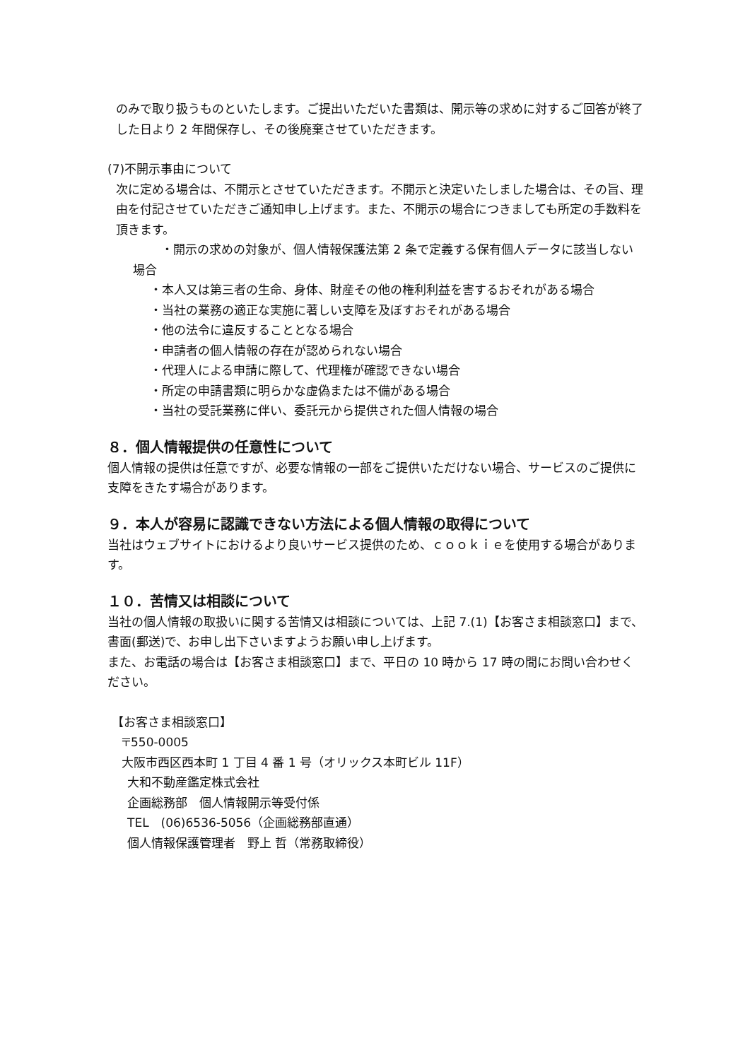のみで取り扱うものといたします。ご提出いただいた書類は、開示等の求めに対するご回答が終了した日より 2 年間保存し、その後廃棄させていただきます。
(7)不開示事由について
次に定める場合は、不開示とさせていただきます。不開示と決定いたしました場合は、その旨、理由を付記させていただきご通知申し上げます。また、不開示の場合につきましても所定の手数料を頂きます。
・開示の求めの対象が、個人情報保護法第 2 条で定義する保有個人データに該当しない場合
・本人又は第三者の生命、身体、財産その他の権利利益を害するおそれがある場合
・当社の業務の適正な実施に著しい支障を及ぼすおそれがある場合
・他の法令に違反することとなる場合
・申請者の個人情報の存在が認められない場合
・代理人による申請に際して、代理権が確認できない場合
・所定の申請書類に明らかな虚偽または不備がある場合
・当社の受託業務に伴い、委託元から提供された個人情報の場合
８．個人情報提供の任意性について
個人情報の提供は任意ですが、必要な情報の一部をご提供いただけない場合、サービスのご提供に支障をきたす場合があります。
９．本人が容易に認識できない方法による個人情報の取得について
当社はウェブサイトにおけるより良いサービス提供のため、ｃｏｏｋｉｅを使用する場合があります。
１０．苦情又は相談について
当社の個人情報の取扱いに関する苦情又は相談については、上記 7.(1)【お客さま相談窓口】まで、書面(郵送)で、お申し出下さいますようお願い申し上げます。
また、お電話の場合は【お客さま相談窓口】まで、平日の 10 時から 17 時の間にお問い合わせください。
【お客さま相談窓口】
〒550-0005
大阪市西区西本町 1 丁目 4 番 1 号（オリックス本町ビル 11F）
大和不動産鑑定株式会社
企画総務部　個人情報開示等受付係
TEL　(06)6536-5056（企画総務部直通）
個人情報保護管理者　野上 哲（常務取締役）